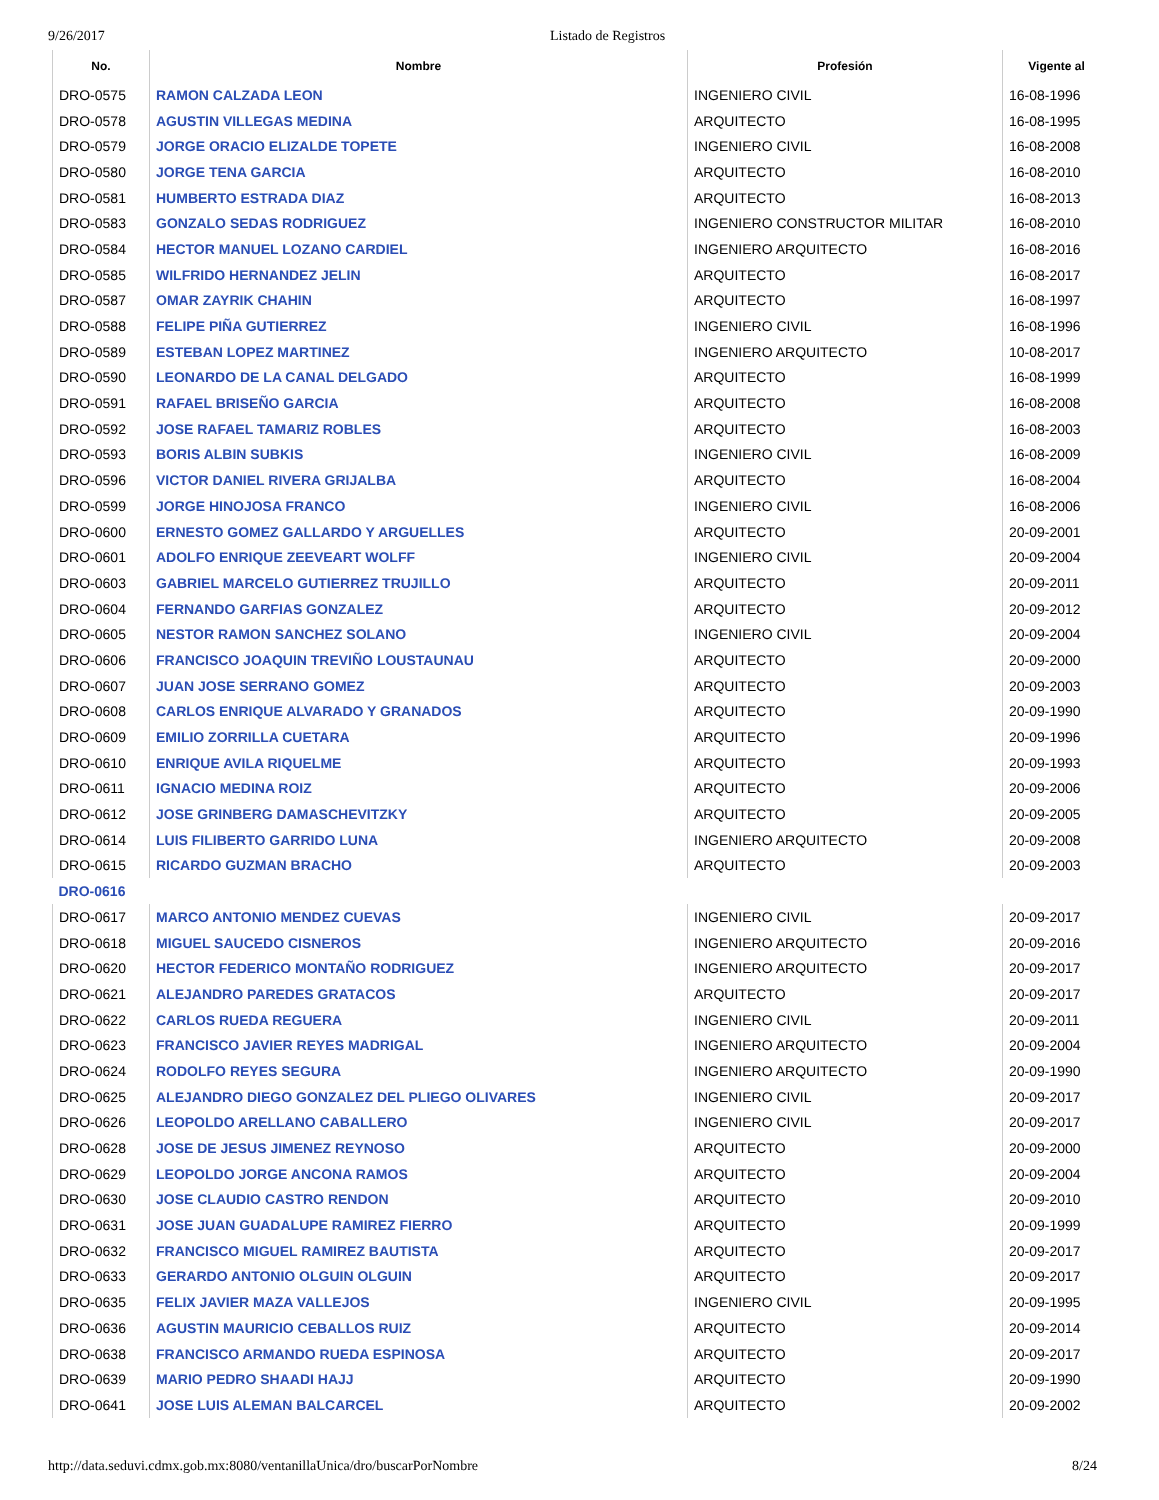9/26/2017 Listado de Registros
| No. | Nombre | Profesión | Vigente al |
| --- | --- | --- | --- |
| DRO-0575 | RAMON CALZADA LEON | INGENIERO CIVIL | 16-08-1996 |
| DRO-0578 | AGUSTIN VILLEGAS MEDINA | ARQUITECTO | 16-08-1995 |
| DRO-0579 | JORGE ORACIO ELIZALDE TOPETE | INGENIERO CIVIL | 16-08-2008 |
| DRO-0580 | JORGE TENA GARCIA | ARQUITECTO | 16-08-2010 |
| DRO-0581 | HUMBERTO ESTRADA DIAZ | ARQUITECTO | 16-08-2013 |
| DRO-0583 | GONZALO SEDAS RODRIGUEZ | INGENIERO CONSTRUCTOR MILITAR | 16-08-2010 |
| DRO-0584 | HECTOR MANUEL LOZANO CARDIEL | INGENIERO ARQUITECTO | 16-08-2016 |
| DRO-0585 | WILFRIDO HERNANDEZ JELIN | ARQUITECTO | 16-08-2017 |
| DRO-0587 | OMAR ZAYRIK CHAHIN | ARQUITECTO | 16-08-1997 |
| DRO-0588 | FELIPE PIÑA GUTIERREZ | INGENIERO CIVIL | 16-08-1996 |
| DRO-0589 | ESTEBAN LOPEZ MARTINEZ | INGENIERO ARQUITECTO | 10-08-2017 |
| DRO-0590 | LEONARDO DE LA CANAL DELGADO | ARQUITECTO | 16-08-1999 |
| DRO-0591 | RAFAEL BRISEÑO GARCIA | ARQUITECTO | 16-08-2008 |
| DRO-0592 | JOSE RAFAEL TAMARIZ ROBLES | ARQUITECTO | 16-08-2003 |
| DRO-0593 | BORIS ALBIN SUBKIS | INGENIERO CIVIL | 16-08-2009 |
| DRO-0596 | VICTOR DANIEL RIVERA GRIJALBA | ARQUITECTO | 16-08-2004 |
| DRO-0599 | JORGE HINOJOSA FRANCO | INGENIERO CIVIL | 16-08-2006 |
| DRO-0600 | ERNESTO GOMEZ GALLARDO Y ARGUELLES | ARQUITECTO | 20-09-2001 |
| DRO-0601 | ADOLFO ENRIQUE ZEEVEART WOLFF | INGENIERO CIVIL | 20-09-2004 |
| DRO-0603 | GABRIEL MARCELO GUTIERREZ TRUJILLO | ARQUITECTO | 20-09-2011 |
| DRO-0604 | FERNANDO GARFIAS GONZALEZ | ARQUITECTO | 20-09-2012 |
| DRO-0605 | NESTOR RAMON SANCHEZ SOLANO | INGENIERO CIVIL | 20-09-2004 |
| DRO-0606 | FRANCISCO JOAQUIN TREVIÑO LOUSTAUNAU | ARQUITECTO | 20-09-2000 |
| DRO-0607 | JUAN JOSE SERRANO GOMEZ | ARQUITECTO | 20-09-2003 |
| DRO-0608 | CARLOS ENRIQUE ALVARADO Y GRANADOS | ARQUITECTO | 20-09-1990 |
| DRO-0609 | EMILIO ZORRILLA CUETARA | ARQUITECTO | 20-09-1996 |
| DRO-0610 | ENRIQUE AVILA RIQUELME | ARQUITECTO | 20-09-1993 |
| DRO-0611 | IGNACIO MEDINA ROIZ | ARQUITECTO | 20-09-2006 |
| DRO-0612 | JOSE GRINBERG DAMASCHEVITZKY | ARQUITECTO | 20-09-2005 |
| DRO-0614 | LUIS FILIBERTO GARRIDO LUNA | INGENIERO ARQUITECTO | 20-09-2008 |
| DRO-0615 | RICARDO GUZMAN BRACHO | ARQUITECTO | 20-09-2003 |
| DRO-0616 | | | |
| DRO-0617 | MARCO ANTONIO MENDEZ CUEVAS | INGENIERO CIVIL | 20-09-2017 |
| DRO-0618 | MIGUEL SAUCEDO CISNEROS | INGENIERO ARQUITECTO | 20-09-2016 |
| DRO-0620 | HECTOR FEDERICO MONTAÑO RODRIGUEZ | INGENIERO ARQUITECTO | 20-09-2017 |
| DRO-0621 | ALEJANDRO PAREDES GRATACOS | ARQUITECTO | 20-09-2017 |
| DRO-0622 | CARLOS RUEDA REGUERA | INGENIERO CIVIL | 20-09-2011 |
| DRO-0623 | FRANCISCO JAVIER REYES MADRIGAL | INGENIERO ARQUITECTO | 20-09-2004 |
| DRO-0624 | RODOLFO REYES SEGURA | INGENIERO ARQUITECTO | 20-09-1990 |
| DRO-0625 | ALEJANDRO DIEGO GONZALEZ DEL PLIEGO OLIVARES | INGENIERO CIVIL | 20-09-2017 |
| DRO-0626 | LEOPOLDO ARELLANO CABALLERO | INGENIERO CIVIL | 20-09-2017 |
| DRO-0628 | JOSE DE JESUS JIMENEZ REYNOSO | ARQUITECTO | 20-09-2000 |
| DRO-0629 | LEOPOLDO JORGE ANCONA RAMOS | ARQUITECTO | 20-09-2004 |
| DRO-0630 | JOSE CLAUDIO CASTRO RENDON | ARQUITECTO | 20-09-2010 |
| DRO-0631 | JOSE JUAN GUADALUPE RAMIREZ FIERRO | ARQUITECTO | 20-09-1999 |
| DRO-0632 | FRANCISCO MIGUEL RAMIREZ BAUTISTA | ARQUITECTO | 20-09-2017 |
| DRO-0633 | GERARDO ANTONIO OLGUIN OLGUIN | ARQUITECTO | 20-09-2017 |
| DRO-0635 | FELIX JAVIER MAZA VALLEJOS | INGENIERO CIVIL | 20-09-1995 |
| DRO-0636 | AGUSTIN MAURICIO CEBALLOS RUIZ | ARQUITECTO | 20-09-2014 |
| DRO-0638 | FRANCISCO ARMANDO RUEDA ESPINOSA | ARQUITECTO | 20-09-2017 |
| DRO-0639 | MARIO PEDRO SHAADI HAJJ | ARQUITECTO | 20-09-1990 |
| DRO-0641 | JOSE LUIS ALEMAN BALCARCEL | ARQUITECTO | 20-09-2002 |
http://data.seduvi.cdmx.gob.mx:8080/ventanillaUnica/dro/buscarPorNombre 8/24